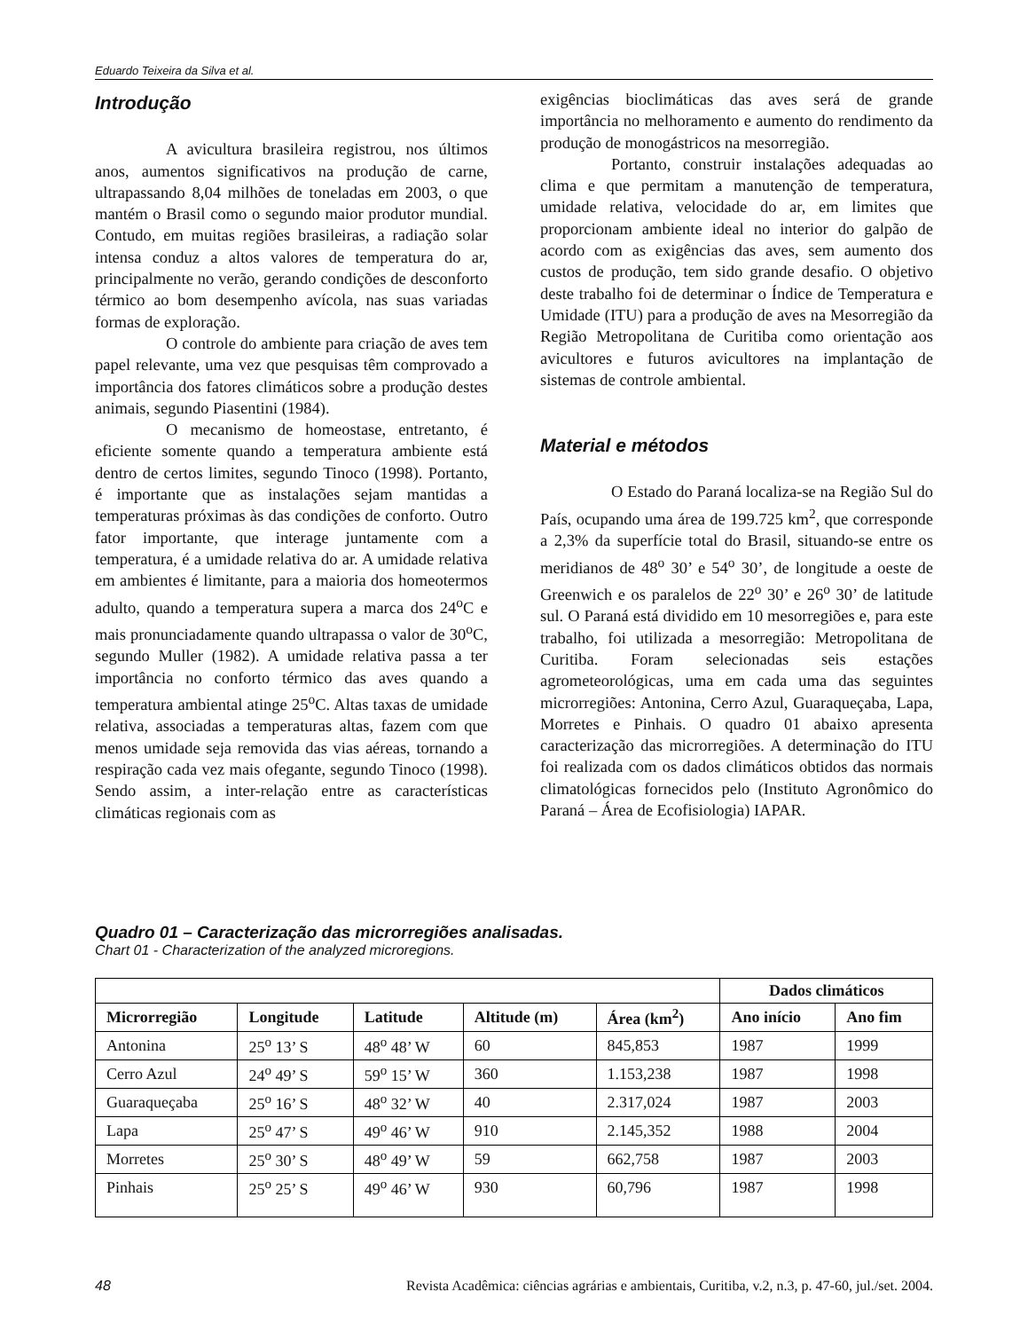Eduardo Teixeira da Silva et al.
Introdução
A avicultura brasileira registrou, nos últimos anos, aumentos significativos na produção de carne, ultrapassando 8,04 milhões de toneladas em 2003, o que mantém o Brasil como o segundo maior produtor mundial. Contudo, em muitas regiões brasileiras, a radiação solar intensa conduz a altos valores de temperatura do ar, principalmente no verão, gerando condições de desconforto térmico ao bom desempenho avícola, nas suas variadas formas de exploração.
O controle do ambiente para criação de aves tem papel relevante, uma vez que pesquisas têm comprovado a importância dos fatores climáticos sobre a produção destes animais, segundo Piasentini (1984).
O mecanismo de homeostase, entretanto, é eficiente somente quando a temperatura ambiente está dentro de certos limites, segundo Tinoco (1998). Portanto, é importante que as instalações sejam mantidas a temperaturas próximas às das condições de conforto. Outro fator importante, que interage juntamente com a temperatura, é a umidade relativa do ar. A umidade relativa em ambientes é limitante, para a maioria dos homeotermos adulto, quando a temperatura supera a marca dos 24<sup>o</sup>C e mais pronunciadamente quando ultrapassa o valor de 30<sup>o</sup>C, segundo Muller (1982). A umidade relativa passa a ter importância no conforto térmico das aves quando a temperatura ambiental atinge 25<sup>o</sup>C. Altas taxas de umidade relativa, associadas a temperaturas altas, fazem com que menos umidade seja removida das vias aéreas, tornando a respiração cada vez mais ofegante, segundo Tinoco (1998). Sendo assim, a inter-relação entre as características climáticas regionais com as
exigências bioclimáticas das aves será de grande importância no melhoramento e aumento do rendimento da produção de monogástricos na mesorregião.
Portanto, construir instalações adequadas ao clima e que permitam a manutenção de temperatura, umidade relativa, velocidade do ar, em limites que proporcionam ambiente ideal no interior do galpão de acordo com as exigências das aves, sem aumento dos custos de produção, tem sido grande desafio. O objetivo deste trabalho foi de determinar o Índice de Temperatura e Umidade (ITU) para a produção de aves na Mesorregião da Região Metropolitana de Curitiba como orientação aos avicultores e futuros avicultores na implantação de sistemas de controle ambiental.
Material e métodos
O Estado do Paraná localiza-se na Região Sul do País, ocupando uma área de 199.725 km<sup>2</sup>, que corresponde a 2,3% da superfície total do Brasil, situando-se entre os meridianos de 48<sup>o</sup> 30’ e 54<sup>o</sup> 30’, de longitude a oeste de Greenwich e os paralelos de 22<sup>o</sup> 30’ e 26<sup>o</sup> 30’ de latitude sul. O Paraná está dividido em 10 mesorregiões e, para este trabalho, foi utilizada a mesorregião: Metropolitana de Curitiba. Foram selecionadas seis estações agrometeorológicas, uma em cada uma das seguintes microrregiões: Antonina, Cerro Azul, Guaraqueçaba, Lapa, Morretes e Pinhais. O quadro 01 abaixo apresenta caracterização das microrregiões. A determinação do ITU foi realizada com os dados climáticos obtidos das normais climatológicas fornecidos pelo (Instituto Agronômico do Paraná – Área de Ecofisiologia) IAPAR.
Quadro 01 – Caracterização das microrregiões analisadas.
Chart 01 - Characterization of the analyzed microregions.
| | | | | | Dados climáticos | |
| --- | --- | --- | --- | --- | --- | --- |
| Microrregião | Longitude | Latitude | Altitude (m) | Área (km<sup>2</sup>) | Ano início | Ano fim |
| Antonina | 25<sup>o</sup> 13’ S | 48<sup>o</sup> 48’ W | 60 | 845,853 | 1987 | 1999 |
| Cerro Azul | 24<sup>o</sup> 49’ S | 59<sup>o</sup> 15’ W | 360 | 1.153,238 | 1987 | 1998 |
| Guaraqueçaba | 25<sup>o</sup> 16’ S | 48<sup>o</sup> 32’ W | 40 | 2.317,024 | 1987 | 2003 |
| Lapa | 25<sup>o</sup> 47’ S | 49<sup>o</sup> 46’ W | 910 | 2.145,352 | 1988 | 2004 |
| Morretes | 25<sup>o</sup> 30’ S | 48<sup>o</sup> 49’ W | 59 | 662,758 | 1987 | 2003 |
| Pinhais | 25<sup>o</sup> 25’ S | 49<sup>o</sup> 46’ W | 930 | 60,796 | 1987 | 1998 |
48 Revista Acadêmica: ciências agrárias e ambientais, Curitiba, v.2, n.3, p. 47-60, jul./set. 2004.